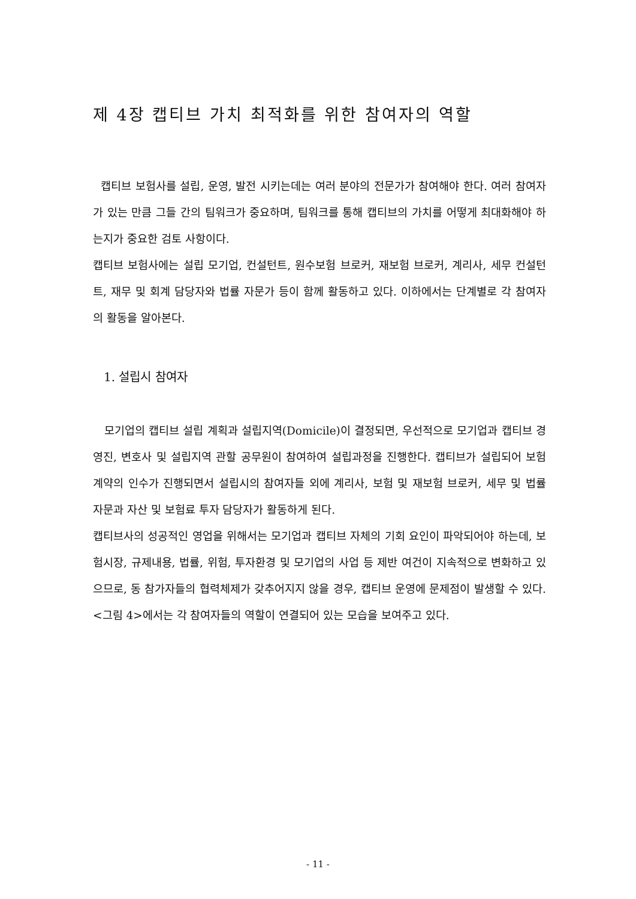제 4장 캡티브 가치 최적화를 위한 참여자의 역할
캡티브 보험사를 설립, 운영, 발전 시키는데는 여러 분야의 전문가가 참여해야 한다. 여러 참여자가 있는 만큼 그들 간의 팀워크가 중요하며, 팀워크를 통해 캡티브의 가치를 어떻게 최대화해야 하는지가 중요한 검토 사항이다.
캡티브 보험사에는 설립 모기업, 컨설턴트, 원수보험 브로커, 재보험 브로커, 계리사, 세무 컨설턴트, 재무 및 회계 담당자와 법률 자문가 등이 함께 활동하고 있다. 이하에서는 단계별로 각 참여자의 활동을 알아본다.
1. 설립시 참여자
모기업의 캡티브 설립 계획과 설립지역(Domicile)이 결정되면, 우선적으로 모기업과 캡티브 경영진, 변호사 및 설립지역 관할 공무원이 참여하여 설립과정을 진행한다. 캡티브가 설립되어 보험계약의 인수가 진행되면서 설립시의 참여자들 외에 계리사, 보험 및 재보험 브로커, 세무 및 법률 자문과 자산 및 보험료 투자 담당자가 활동하게 된다.
캡티브사의 성공적인 영업을 위해서는 모기업과 캡티브 자체의 기회 요인이 파악되어야 하는데, 보험시장, 규제내용, 법률, 위험, 투자환경 및 모기업의 사업 등 제반 여건이 지속적으로 변화하고 있으므로, 동 참가자들의 협력체제가 갖추어지지 않을 경우, 캡티브 운영에 문제점이 발생할 수 있다. <그림 4>에서는 각 참여자들의 역할이 연결되어 있는 모습을 보여주고 있다.
- 11 -